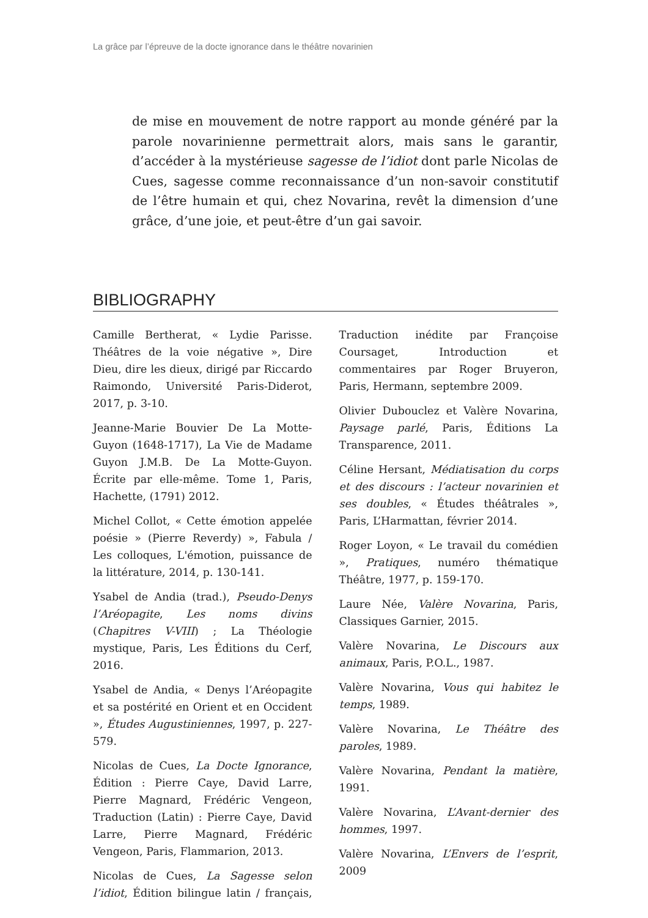La grâce par l’épreuve de la docte ignorance dans le théâtre novarinien
de mise en mouvement de notre rapport au monde généré par la parole novarinienne permettrait alors, mais sans le garantir, d’accéder à la mystérieuse sagesse de l’idiot dont parle Nicolas de Cues, sagesse comme reconnaissance d’un non-savoir constitutif de l’être humain et qui, chez Novarina, revêt la dimension d’une grâce, d’une joie, et peut-être d’un gai savoir.
BIBLIOGRAPHY
Camille Bertherat, « Lydie Parisse. Théâtres de la voie négative », Dire Dieu, dire les dieux, dirigé par Riccardo Raimondo, Université Paris-Diderot, 2017, p. 3-10.
Jeanne-Marie Bouvier De La Motte-Guyon (1648-1717), La Vie de Madame Guyon J.M.B. De La Motte-Guyon. Écrite par elle-même. Tome 1, Paris, Hachette, (1791) 2012.
Michel Collot, « Cette émotion appelée poésie » (Pierre Reverdy) », Fabula / Les colloques, L'émotion, puissance de la littérature, 2014, p. 130-141.
Ysabel de Andia (trad.), Pseudo-Denys l’Aréopagite, Les noms divins (Chapitres V-VIII) ; La Théologie mystique, Paris, Les Éditions du Cerf, 2016.
Ysabel de Andia, « Denys l’Aréopagite et sa postérité en Orient et en Occident », Études Augustiniennes, 1997, p. 227-579.
Nicolas de Cues, La Docte Ignorance, Édition : Pierre Caye, David Larre, Pierre Magnard, Frédéric Vengeon, Traduction (Latin) : Pierre Caye, David Larre, Pierre Magnard, Frédéric Vengeon, Paris, Flammarion, 2013.
Nicolas de Cues, La Sagesse selon l’idiot, Édition bilingue latin / français, Traduction inédite par Françoise Coursaget, Introduction et commentaires par Roger Bruyeron, Paris, Hermann, septembre 2009.
Olivier Dubouclez et Valère Novarina, Paysage parlé, Paris, Éditions La Transparence, 2011.
Céline Hersant, Médiatisation du corps et des discours : l’acteur novarinien et ses doubles, « Études théâtrales », Paris, L’Harmattan, février 2014.
Roger Loyon, « Le travail du comédien », Pratiques, numéro thématique Théâtre, 1977, p. 159-170.
Laure Née, Valère Novarina, Paris, Classiques Garnier, 2015.
Valère Novarina, Le Discours aux animaux, Paris, P.O.L., 1987.
Valère Novarina, Vous qui habitez le temps, 1989.
Valère Novarina, Le Théâtre des paroles, 1989.
Valère Novarina, Pendant la matière, 1991.
Valère Novarina, L’Avant-dernier des hommes, 1997.
Valère Novarina, L’Envers de l’esprit, 2009